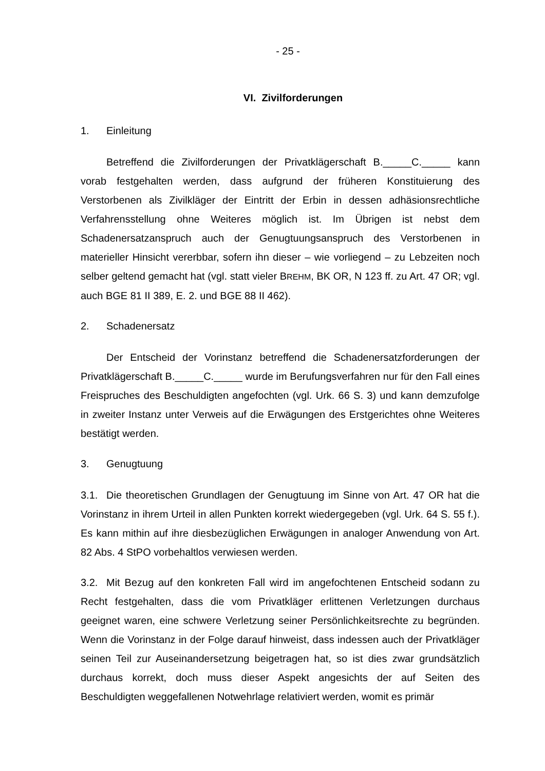- 25 -
VI. Zivilforderungen
1. Einleitung
Betreffend die Zivilforderungen der Privatklägerschaft B._____C._____ kann vorab festgehalten werden, dass aufgrund der früheren Konstituierung des Verstorbenen als Zivilkläger der Eintritt der Erbin in dessen adhäsionsrechtliche Verfahrensstellung ohne Weiteres möglich ist. Im Übrigen ist nebst dem Schadenersatzanspruch auch der Genugtuungsanspruch des Verstorbenen in materieller Hinsicht vererbbar, sofern ihn dieser – wie vorliegend – zu Lebzeiten noch selber geltend gemacht hat (vgl. statt vieler BREHM, BK OR, N 123 ff. zu Art. 47 OR; vgl. auch BGE 81 II 389, E. 2. und BGE 88 II 462).
2. Schadenersatz
Der Entscheid der Vorinstanz betreffend die Schadenersatzforderungen der Privatklägerschaft B._____C._____ wurde im Berufungsverfahren nur für den Fall eines Freispruches des Beschuldigten angefochten (vgl. Urk. 66 S. 3) und kann demzufolge in zweiter Instanz unter Verweis auf die Erwägungen des Erstgerichtes ohne Weiteres bestätigt werden.
3. Genugtuung
3.1. Die theoretischen Grundlagen der Genugtuung im Sinne von Art. 47 OR hat die Vorinstanz in ihrem Urteil in allen Punkten korrekt wiedergegeben (vgl. Urk. 64 S. 55 f.). Es kann mithin auf ihre diesbezüglichen Erwägungen in analoger Anwendung von Art. 82 Abs. 4 StPO vorbehaltlos verwiesen werden.
3.2. Mit Bezug auf den konkreten Fall wird im angefochtenen Entscheid sodann zu Recht festgehalten, dass die vom Privatkläger erlittenen Verletzungen durchaus geeignet waren, eine schwere Verletzung seiner Persönlichkeitsrechte zu begründen. Wenn die Vorinstanz in der Folge darauf hinweist, dass indessen auch der Privatkläger seinen Teil zur Auseinandersetzung beigetragen hat, so ist dies zwar grundsätzlich durchaus korrekt, doch muss dieser Aspekt angesichts der auf Seiten des Beschuldigten weggefallenen Notwehrlage relativiert werden, womit es primär